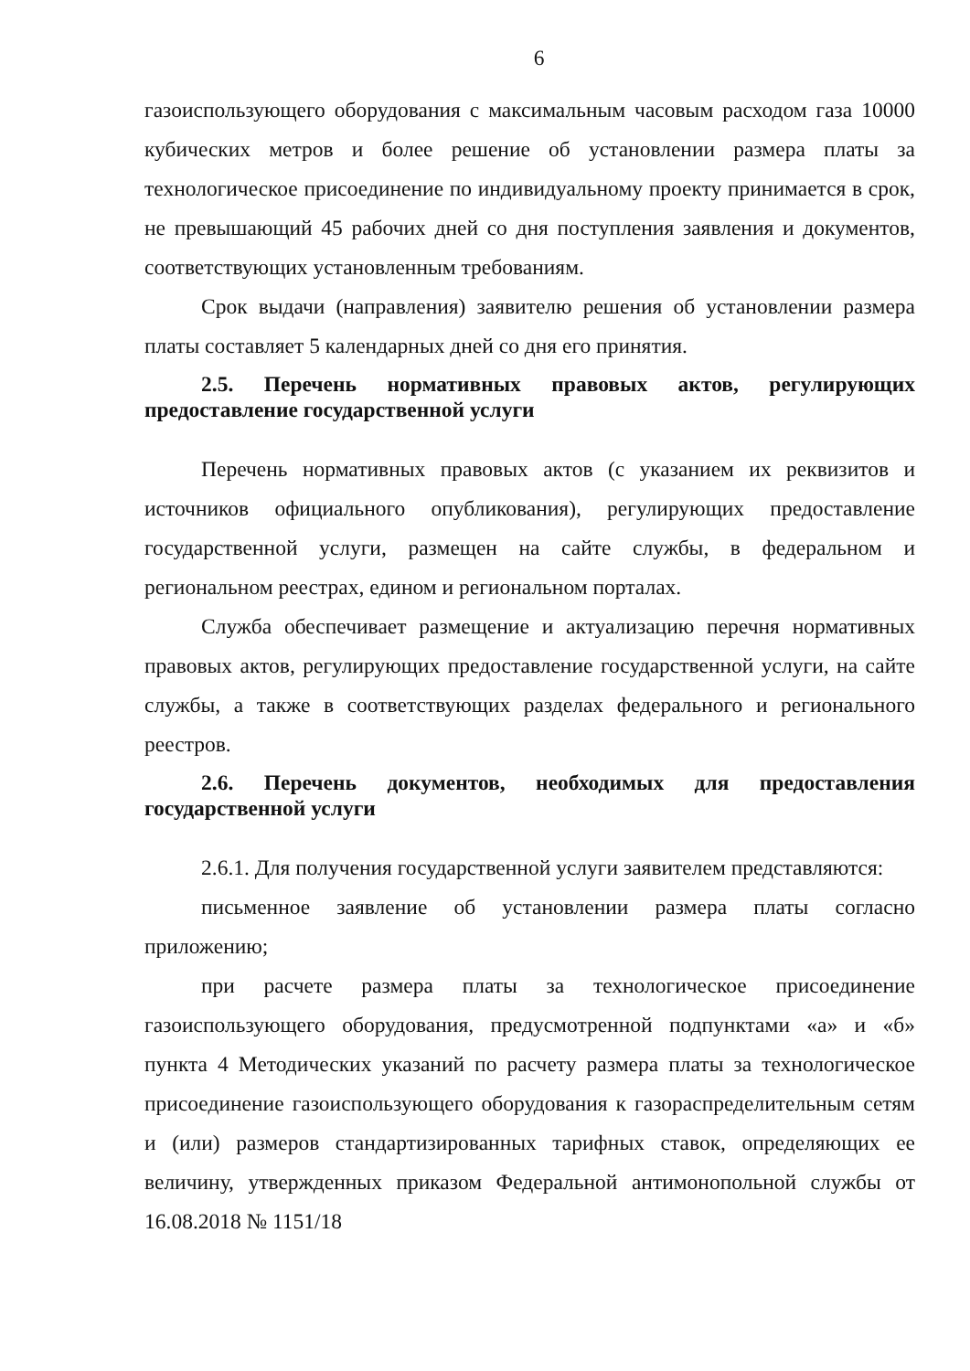6
газоиспользующего оборудования с максимальным часовым расходом газа 10000 кубических метров и более решение об установлении размера платы за технологическое присоединение по индивидуальному проекту принимается в срок, не превышающий 45 рабочих дней со дня поступления заявления и документов, соответствующих установленным требованиям.
Срок выдачи (направления) заявителю решения об установлении размера платы составляет 5 календарных дней со дня его принятия.
2.5. Перечень нормативных правовых актов, регулирующих предоставление государственной услуги
Перечень нормативных правовых актов (с указанием их реквизитов и источников официального опубликования), регулирующих предоставление государственной услуги, размещен на сайте службы, в федеральном и региональном реестрах, едином и региональном порталах.
Служба обеспечивает размещение и актуализацию перечня нормативных правовых актов, регулирующих предоставление государственной услуги, на сайте службы, а также в соответствующих разделах федерального и регионального реестров.
2.6. Перечень документов, необходимых для предоставления государственной услуги
2.6.1. Для получения государственной услуги заявителем представляются:
письменное заявление об установлении размера платы согласно приложению;
при расчете размера платы за технологическое присоединение газоиспользующего оборудования, предусмотренной подпунктами «а» и «б» пункта 4 Методических указаний по расчету размера платы за технологическое присоединение газоиспользующего оборудования к газораспределительным сетям и (или) размеров стандартизированных тарифных ставок, определяющих ее величину, утвержденных приказом Федеральной антимонопольной службы от 16.08.2018 № 1151/18